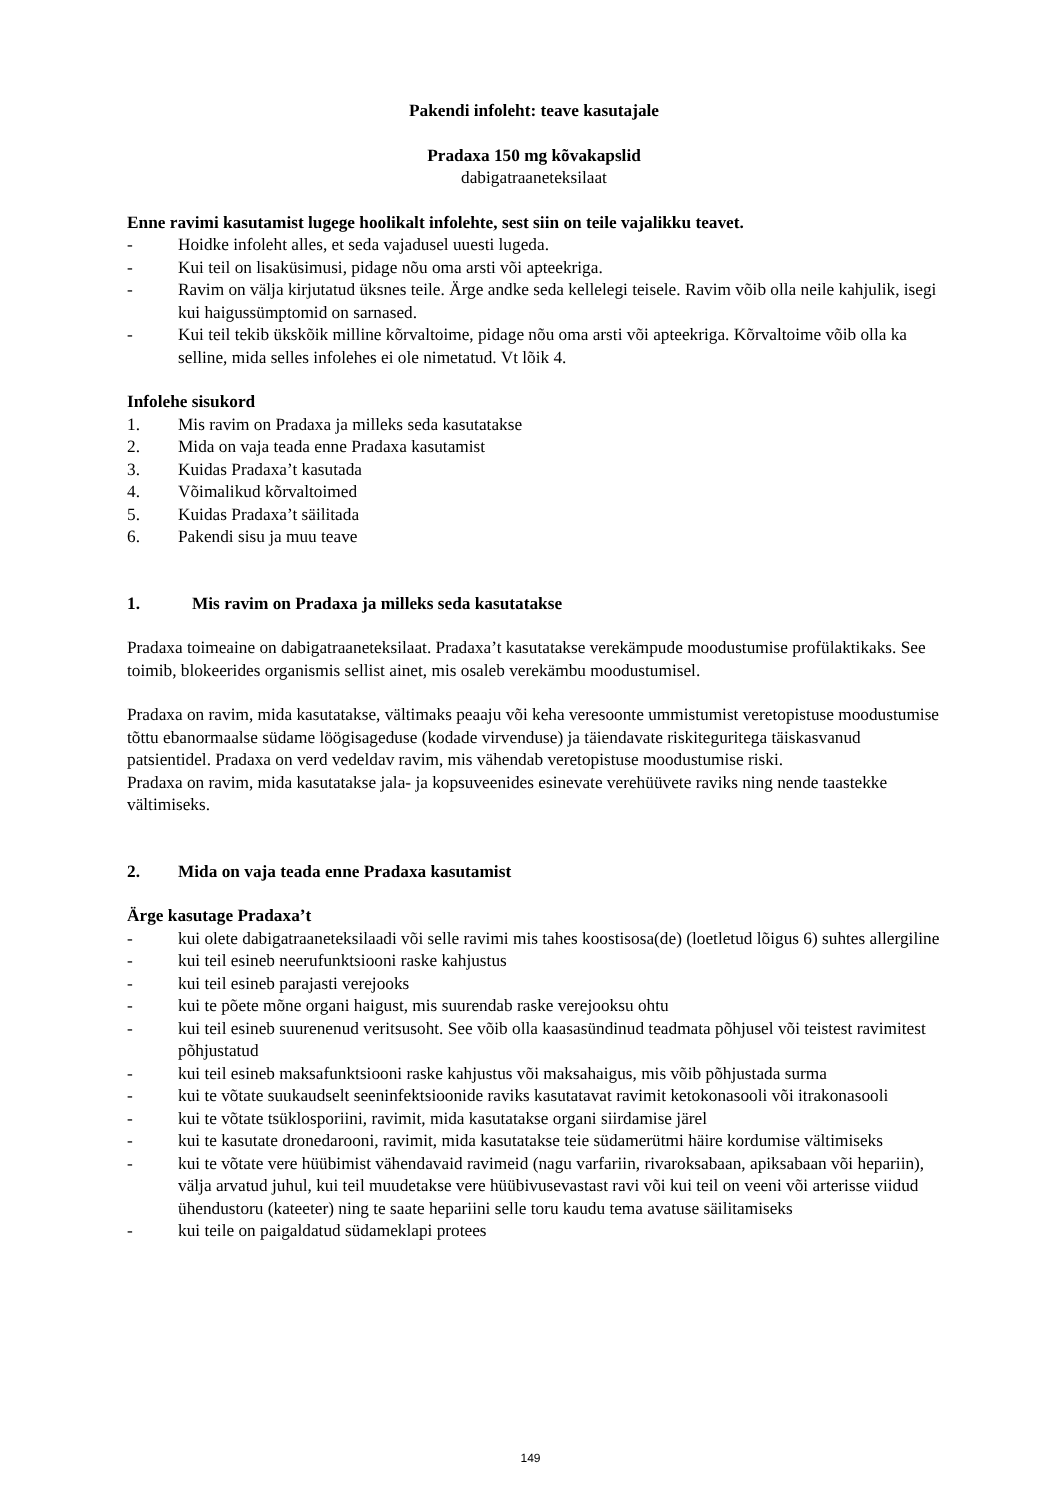Pakendi infoleht: teave kasutajale
Pradaxa 150 mg kõvakapslid
dabigatraaneteksilaat
Enne ravimi kasutamist lugege hoolikalt infolehte, sest siin on teile vajalikku teavet.
- Hoidke infoleht alles, et seda vajadusel uuesti lugeda.
- Kui teil on lisaküsimusi, pidage nõu oma arsti või apteekriga.
- Ravim on välja kirjutatud üksnes teile. Ärge andke seda kellelegi teisele. Ravim võib olla neile kahjulik, isegi kui haigussümptomid on sarnased.
- Kui teil tekib ükskõik milline kõrvaltoime, pidage nõu oma arsti või apteekriga. Kõrvaltoime võib olla ka selline, mida selles infolehes ei ole nimetatud. Vt lõik 4.
Infolehe sisukord
1. Mis ravim on Pradaxa ja milleks seda kasutatakse
2. Mida on vaja teada enne Pradaxa kasutamist
3. Kuidas Pradaxa’t kasutada
4. Võimalikud kõrvaltoimed
5. Kuidas Pradaxa’t säilitada
6. Pakendi sisu ja muu teave
1. Mis ravim on Pradaxa ja milleks seda kasutatakse
Pradaxa toimeaine on dabigatraaneteksilaat. Pradaxa’t kasutatakse verekämpude moodustumise profülaktikaks. See toimib, blokeerides organismis sellist ainet, mis osaleb verekämbu moodustumisel.
Pradaxa on ravim, mida kasutatakse, vältimaks peaaju või keha veresoonte ummistumist veretopistuse moodustumise tõttu ebanormaalse südame löögisageduse (kodade virvenduse) ja täiendavate riskiteguritega täiskasvanud patsientidel. Pradaxa on verd vedeldav ravim, mis vähendab veretopistuse moodustumise riski.
Pradaxa on ravim, mida kasutatakse jala- ja kopsuveenides esinevate verehüüvete raviks ning nende taastekke vältimiseks.
2. Mida on vaja teada enne Pradaxa kasutamist
Ärge kasutage Pradaxa’t
- kui olete dabigatraaneteksilaadi või selle ravimi mis tahes koostisosa(de) (loetletud lõigus 6) suhtes allergiline
- kui teil esineb neerufunktsiooni raske kahjustus
- kui teil esineb parajasti verejooks
- kui te põete mõne organi haigust, mis suurendab raske verejooksu ohtu
- kui teil esineb suurenenud veritsusoht. See võib olla kaasasündinud teadmata põhjusel või teistest ravimitest põhjustatud
- kui teil esineb maksafunktsiooni raske kahjustus või maksahaigus, mis võib põhjustada surma
- kui te võtate suukaudselt seeninfektsioonide raviks kasutatavat ravimit ketokonasooli või itrakonasooli
- kui te võtate tsüklosporiini, ravimit, mida kasutatakse organi siirdamise järel
- kui te kasutate dronedarooni, ravimit, mida kasutatakse teie südamerütmi häire kordumise vältimiseks
- kui te võtate vere hüübimist vähendavaid ravimeid (nagu varfariin, rivaroksabaan, apiksabaan või hepariin), välja arvatud juhul, kui teil muudetakse vere hüübivusevastast ravi või kui teil on veeni või arterisse viidud ühendustoru (kateeter) ning te saate hepariini selle toru kaudu tema avatuse säilitamiseks
- kui teile on paigaldatud südameklapi protees
149